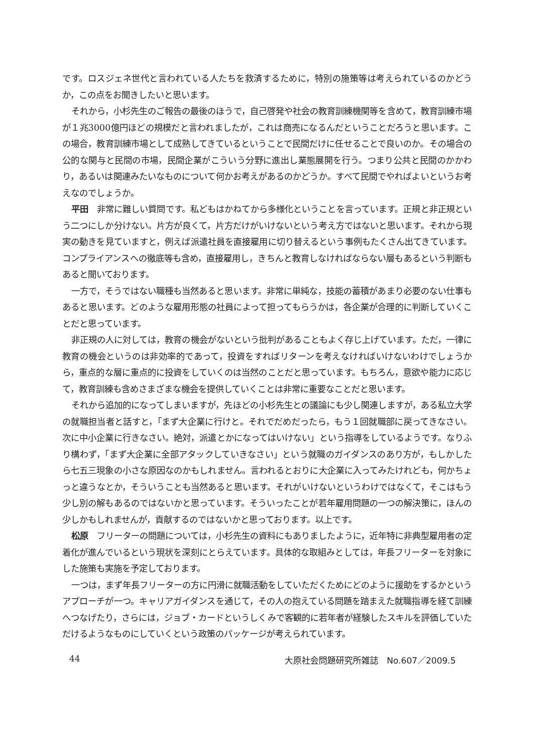です。ロスジェネ世代と言われている人たちを救済するために，特別の施策等は考えられているのかどうか，この点をお聞きしたいと思います。
それから，小杉先生のご報告の最後のほうで，自己啓発や社会の教育訓練機関等を含めて，教育訓練市場が１兆3000億円ほどの規模だと言われましたが，これは商売になるんだということだろうと思います。この場合，教育訓練市場として成熟してきているということで民間だけに任せることで良いのか。その場合の公的な関与と民間の市場，民間企業がこういう分野に進出し業態展開を行う。つまり公共と民間のかかわり，あるいは関連みたいなものについて何かお考えがあるのかどうか。すべて民間でやればよいというお考えなのでしょうか。
平田　非常に難しい質問です。私どもはかねてから多様化ということを言っています。正規と非正規という二つにしか分けない。片方が良くて，片方だけがいけないという考え方ではないと思います。それから現実の動きを見ていますと，例えば派遣社員を直接雇用に切り替えるという事例もたくさん出てきています。コンプライアンスへの徹底等も含め，直接雇用し，きちんと教育しなければならない層もあるという判断もあると聞いております。
一方で，そうではない職種も当然あると思います。非常に単純な，技能の蓄積があまり必要のない仕事もあると思います。どのような雇用形態の社員によって担ってもらうかは，各企業が合理的に判断していくことだと思っています。
非正規の人に対しては，教育の機会がないという批判があることもよく存じ上げています。ただ，一律に教育の機会というのは非効率的であって，投資をすればリターンを考えなければいけないわけでしょうから，重点的な層に重点的に投資をしていくのは当然のことだと思っています。もちろん，意欲や能力に応じて，教育訓練も含めさまざまな機会を提供していくことは非常に重要なことだと思います。
それから追加的になってしまいますが，先ほどの小杉先生との議論にも少し関連しますが，ある私立大学の就職担当者と話すと，「まず大企業に行けと。それでだめだったら，もう１回就職部に戻ってきなさい。次に中小企業に行きなさい。絶対，派遣とかになってはいけない」という指導をしているようです。なりふり構わず，「まず大企業に全部アタックしていきなさい」という就職のガイダンスのあり方が，もしかしたら七五三現象の小さな原因なのかもしれません。言われるとおりに大企業に入ってみたけれども，何かちょっと違うなとか，そういうことも当然あると思います。それがいけないというわけではなくて，そこはもう少し別の解もあるのではないかと思っています。そういったことが若年雇用問題の一つの解決策に，ほんの少しかもしれませんが，貢献するのではないかと思っております。以上です。
松原　フリーターの問題については，小杉先生の資料にもありましたように，近年特に非典型雇用者の定着化が進んでいるという現状を深刻にとらえています。具体的な取組みとしては，年長フリーターを対象にした施策も実施を予定しております。
一つは，まず年長フリーターの方に円滑に就職活動をしていただくためにどのように援助をするかというアプローチが一つ。キャリアガイダンスを通じて，その人の抱えている問題を踏まえた就職指導を経て訓練へつなげたり，さらには，ジョブ・カードというしくみで客観的に若年者が経験したスキルを評価していただけるようなものにしていくという政策のパッケージが考えられています。
44 大原社会問題研究所雑誌　No.607／2009.5